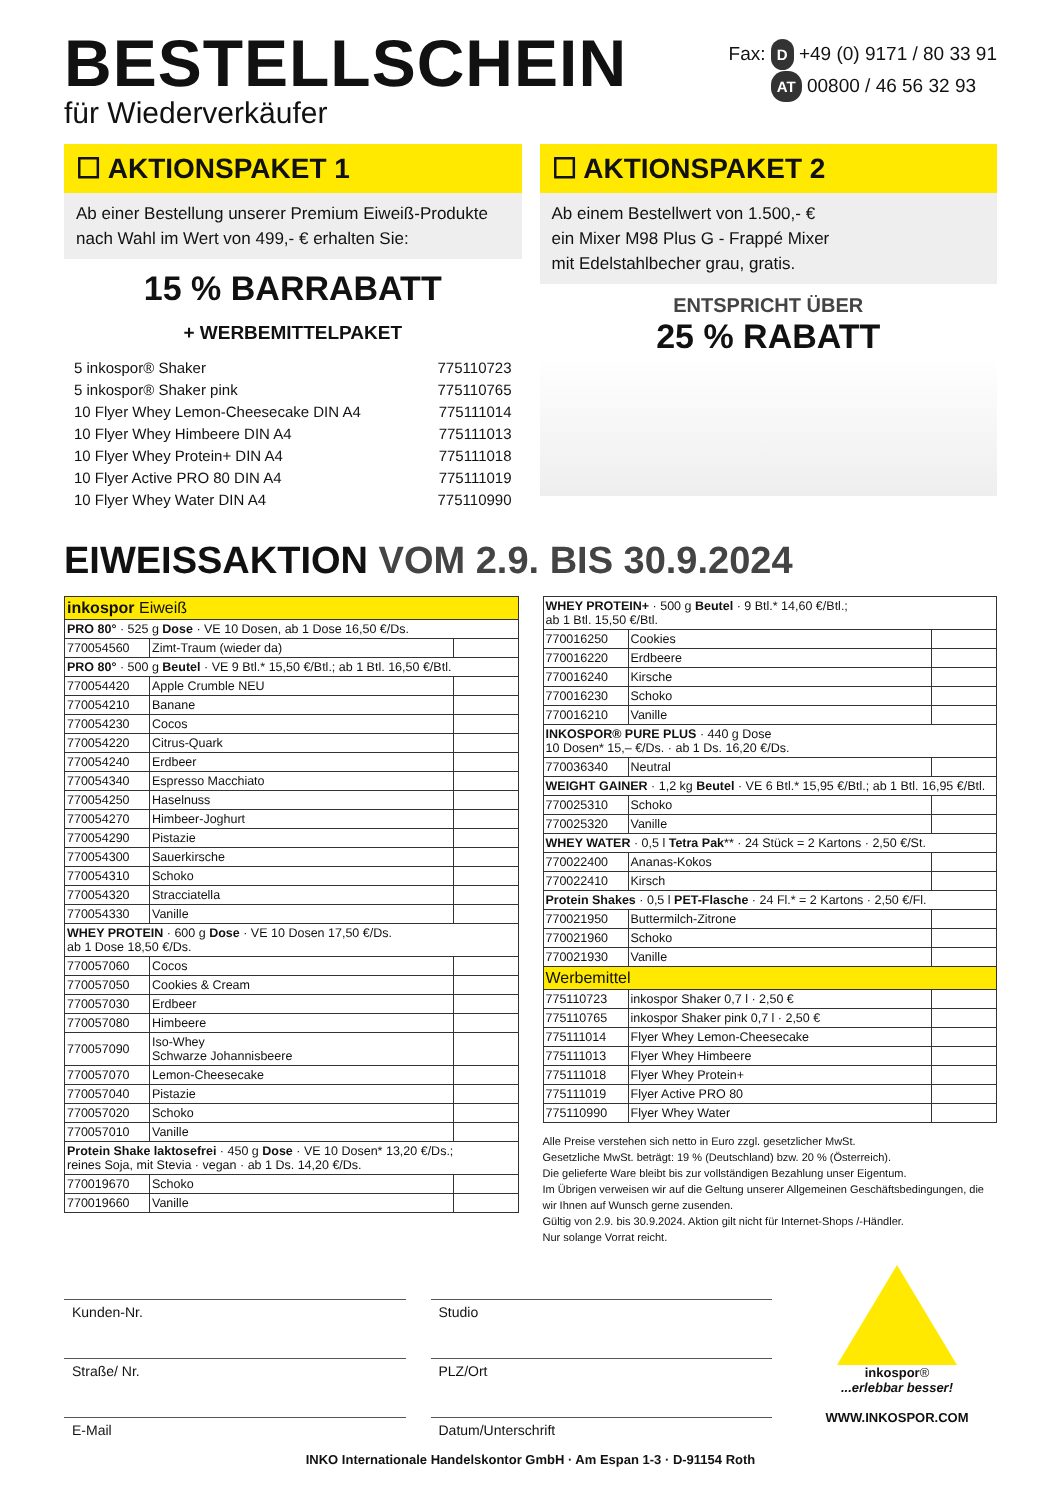BESTELLSCHEIN
für Wiederverkäufer
Fax: D +49 (0) 9171 / 80 33 91
AT 00800 / 46 56 32 93
☐ AKTIONSPAKET 1
Ab einer Bestellung unserer Premium Eiweiß-Produkte nach Wahl im Wert von 499,- € erhalten Sie:
15 % BARRABATT
+ WERBEMITTELPAKET
5 inkospor® Shaker 775110723
5 inkospor® Shaker pink 775110765
10 Flyer Whey Lemon-Cheesecake DIN A4 775111014
10 Flyer Whey Himbeere DIN A4 775111013
10 Flyer Whey Protein+ DIN A4 775111018
10 Flyer Active PRO 80 DIN A4 775111019
10 Flyer Whey Water DIN A4 775110990
☐ AKTIONSPAKET 2
Ab einem Bestellwert von 1.500,- €
ein Mixer M98 Plus G - Frappé Mixer
mit Edelstahlbecher grau, gratis.
ENTSPRICHT ÜBER
25 % RABATT
EIWEISSAKTION VOM 2.9. BIS 30.9.2024
| inkospor Eiweiß | | |
| --- | --- | --- |
| PRO 80° · 525 g Dose · VE 10 Dosen, ab 1 Dose 16,50 €/Ds. | | |
| 770054560 | Zimt-Traum (wieder da) | |
| PRO 80° · 500 g Beutel · VE 9 Btl.* 15,50 €/Btl.; ab 1 Btl. 16,50 €/Btl. | | |
| 770054420 | Apple Crumble NEU | |
| 770054210 | Banane | |
| 770054230 | Cocos | |
| 770054220 | Citrus-Quark | |
| 770054240 | Erdbeer | |
| 770054340 | Espresso Macchiato | |
| 770054250 | Haselnuss | |
| 770054270 | Himbeer-Joghurt | |
| 770054290 | Pistazie | |
| 770054300 | Sauerkirsche | |
| 770054310 | Schoko | |
| 770054320 | Stracciatella | |
| 770054330 | Vanille | |
| WHEY PROTEIN · 600 g Dose · VE 10 Dosen 17,50 €/Ds. ab 1 Dose 18,50 €/Ds. | | |
| 770057060 | Cocos | |
| 770057050 | Cookies & Cream | |
| 770057030 | Erdbeer | |
| 770057080 | Himbeere | |
| 770057090 | Iso-Whey Schwarze Johannisbeere | |
| 770057070 | Lemon-Cheesecake | |
| 770057040 | Pistazie | |
| 770057020 | Schoko | |
| 770057010 | Vanille | |
| Protein Shake laktosefrei · 450 g Dose · VE 10 Dosen* 13,20 €/Ds.; reines Soja, mit Stevia · vegan · ab 1 Ds. 14,20 €/Ds. | | |
| 770019670 | Schoko | |
| 770019660 | Vanille | |
| WHEY PROTEIN+ · 500 g Beutel · 9 Btl.* 14,60 €/Btl.; ab 1 Btl. 15,50 €/Btl. | | |
| 770016250 | Cookies | |
| 770016220 | Erdbeere | |
| 770016240 | Kirsche | |
| 770016230 | Schoko | |
| 770016210 | Vanille | |
| INKOSPOR® PURE PLUS · 440 g Dose 10 Dosen* 15,– €/Ds. · ab 1 Ds. 16,20 €/Ds. | | |
| 770036340 | Neutral | |
| WEIGHT GAINER · 1,2 kg Beutel · VE 6 Btl.* 15,95 €/Btl.; ab 1 Btl. 16,95 €/Btl. | | |
| 770025310 | Schoko | |
| 770025320 | Vanille | |
| WHEY WATER · 0,5 l Tetra Pak ** · 24 Stück = 2 Kartons · 2,50 €/St. | | |
| 770022400 | Ananas-Kokos | |
| 770022410 | Kirsch | |
| Protein Shakes · 0,5 l PET-Flasche · 24 Fl.* = 2 Kartons · 2,50 €/Fl. | | |
| 770021950 | Buttermilch-Zitrone | |
| 770021960 | Schoko | |
| 770021930 | Vanille | |
| Werbemittel | | |
| 775110723 | inkospor Shaker 0,7 l · 2,50 € | |
| 775110765 | inkospor Shaker pink 0,7 l · 2,50 € | |
| 775111014 | Flyer Whey Lemon-Cheesecake | |
| 775111013 | Flyer Whey Himbeere | |
| 775111018 | Flyer Whey Protein+ | |
| 775111019 | Flyer Active PRO 80 | |
| 775110990 | Flyer Whey Water | |
Alle Preise verstehen sich netto in Euro zzgl. gesetzlicher MwSt.
Gesetzliche MwSt. beträgt: 19 % (Deutschland) bzw. 20 % (Österreich).
Die gelieferte Ware bleibt bis zur vollständigen Bezahlung unser Eigentum.
Im Übrigen verweisen wir auf die Geltung unserer Allgemeinen Geschäftsbedingungen, die wir Ihnen auf Wunsch gerne zusenden.
Gültig von 2.9. bis 30.9.2024. Aktion gilt nicht für Internet-Shops /-Händler.
Nur solange Vorrat reicht.
Kunden-Nr.
Straße/ Nr.
E-Mail
Studio
PLZ/Ort
Datum/Unterschrift
inkospor®
...erlebbar besser!
WWW.INKOSPOR.COM
INKO Internationale Handelskontor GmbH · Am Espan 1-3 · D-91154 Roth